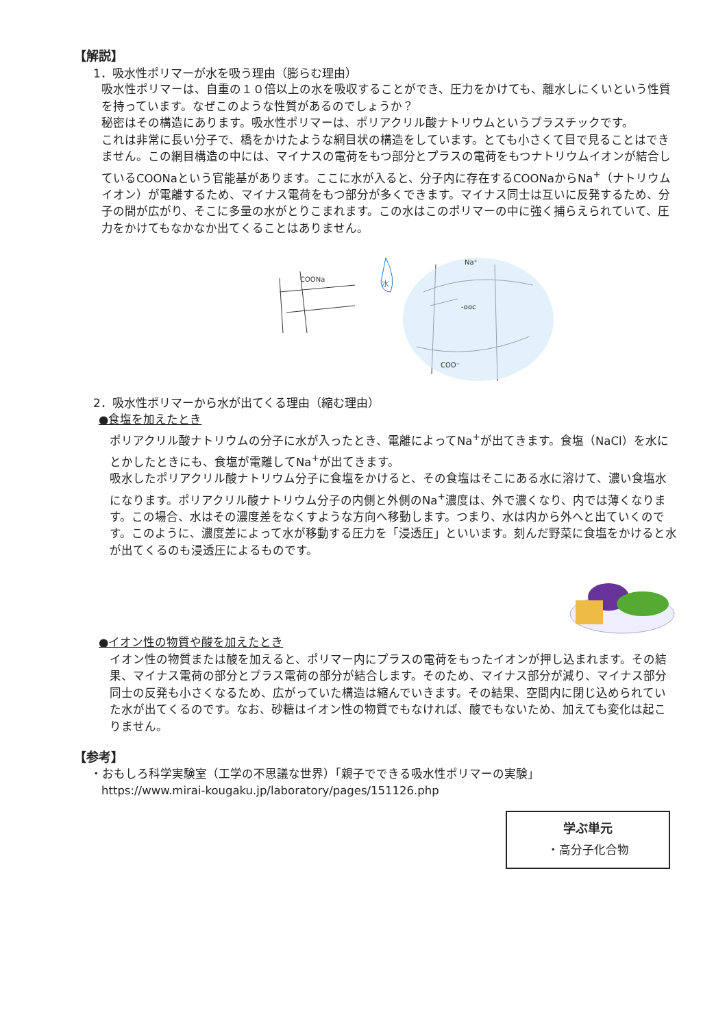【解説】
1．吸水性ポリマーが水を吸う理由（膨らむ理由）
吸水性ポリマーは、自重の１０倍以上の水を吸収することができ、圧力をかけても、離水しにくいという性質を持っています。なぜこのような性質があるのでしょうか？
秘密はその構造にあります。吸水性ポリマーは、ポリアクリル酸ナトリウムというプラスチックです。
これは非常に長い分子で、橋をかけたような網目状の構造をしています。とても小さくて目で見ることはできません。この網目構造の中には、マイナスの電荷をもつ部分とプラスの電荷をもつナトリウムイオンが結合しているCOONaという官能基があります。ここに水が入ると、分子内に存在するCOONaからNa<sup>+</sup>（ナトリウムイオン）が電離するため、マイナス電荷をもつ部分が多くできます。マイナス同士は互いに反発するため、分子の間が広がり、そこに多量の水がとりこまれます。この水はこのポリマーの中に強く捕らえられていて、圧力をかけてもなかなか出てくることはありません。
COONa
-ooc
COO⁻
Na⁺
水
2．吸水性ポリマーから水が出てくる理由（縮む理由）
●食塩を加えたとき
ポリアクリル酸ナトリウムの分子に水が入ったとき、電離によってNa<sup>+</sup>が出てきます。食塩（NaCl）を水にとかしたときにも、食塩が電離してNa<sup>+</sup>が出てきます。
吸水したポリアクリル酸ナトリウム分子に食塩をかけると、その食塩はそこにある水に溶けて、濃い食塩水になります。ポリアクリル酸ナトリウム分子の内側と外側のNa<sup>+</sup>濃度は、外で濃くなり、内では薄くなります。この場合、水はその濃度差をなくすような方向へ移動します。つまり、水は内から外へと出ていくのです。このように、濃度差によって水が移動する圧力を「浸透圧」といいます。刻んだ野菜に食塩をかけると水が出てくるのも浸透圧によるものです。
●イオン性の物質や酸を加えたとき
イオン性の物質または酸を加えると、ポリマー内にプラスの電荷をもったイオンが押し込まれます。その結果、マイナス電荷の部分とプラス電荷の部分が結合します。そのため、マイナス部分が減り、マイナス部分同士の反発も小さくなるため、広がっていた構造は縮んでいきます。その結果、空間内に閉じ込められていた水が出てくるのです。なお、砂糖はイオン性の物質でもなければ、酸でもないため、加えても変化は起こりません。
【参考】
・おもしろ科学実験室（工学の不思議な世界）「親子でできる吸水性ポリマーの実験」
https://www.mirai-kougaku.jp/laboratory/pages/151126.php
学ぶ単元
・高分子化合物